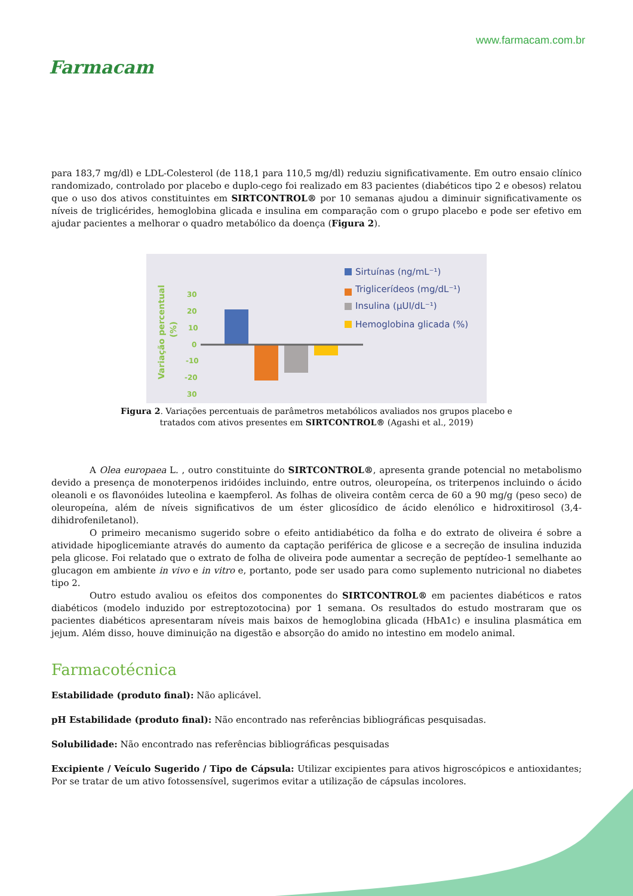Farmacam
www.farmacam.com.br
para 183,7 mg/dl) e LDL-Colesterol (de 118,1 para 110,5 mg/dl) reduziu significativamente. Em outro ensaio clínico randomizado, controlado por placebo e duplo-cego foi realizado em 83 pacientes (diabéticos tipo 2 e obesos) relatou que o uso dos ativos constituintes em SIRTCONTROL® por 10 semanas ajudou a diminuir significativamente os níveis de triglicérides, hemoglobina glicada e insulina em comparação com o grupo placebo e pode ser efetivo em ajudar pacientes a melhorar o quadro metabólico da doença (Figura 2).
Variação percentual
(%)
30
20
10
0
-10
-20
30
Sirtuínas (ng/mL⁻¹)
Triglicerídeos (mg/dL⁻¹)
Insulina (µUI/dL⁻¹)
Hemoglobina glicada (%)
Figura 2. Variações percentuais de parâmetros metabólicos avaliados nos grupos placebo e tratados com ativos presentes em SIRTCONTROL® (Agashi et al., 2019)
A Olea europaea L. , outro constituinte do SIRTCONTROL®, apresenta grande potencial no metabolismo devido a presença de monoterpenos iridóides incluindo, entre outros, oleuropeína, os triterpenos incluindo o ácido oleanoli e os flavonóides luteolina e kaempferol. As folhas de oliveira contêm cerca de 60 a 90 mg/g (peso seco) de oleuropeína, além de níveis significativos de um éster glicosídico de ácido elenólico e hidroxitirosol (3,4-dihidrofeniletanol).
O primeiro mecanismo sugerido sobre o efeito antidiabético da folha e do extrato de oliveira é sobre a atividade hipoglicemiante através do aumento da captação periférica de glicose e a secreção de insulina induzida pela glicose. Foi relatado que o extrato de folha de oliveira pode aumentar a secreção de peptídeo-1 semelhante ao glucagon em ambiente in vivo e in vitro e, portanto, pode ser usado para como suplemento nutricional no diabetes tipo 2.
Outro estudo avaliou os efeitos dos componentes do SIRTCONTROL® em pacientes diabéticos e ratos diabéticos (modelo induzido por estreptozotocina) por 1 semana. Os resultados do estudo mostraram que os pacientes diabéticos apresentaram níveis mais baixos de hemoglobina glicada (HbA1c) e insulina plasmática em jejum. Além disso, houve diminuição na digestão e absorção do amido no intestino em modelo animal.
Farmacotécnica
Estabilidade (produto final): Não aplicável.
pH Estabilidade (produto final): Não encontrado nas referências bibliográficas pesquisadas.
Solubilidade: Não encontrado nas referências bibliográficas pesquisadas
Excipiente / Veículo Sugerido / Tipo de Cápsula: Utilizar excipientes para ativos higroscópicos e antioxidantes; Por se tratar de um ativo fotossensível, sugerimos evitar a utilização de cápsulas incolores.